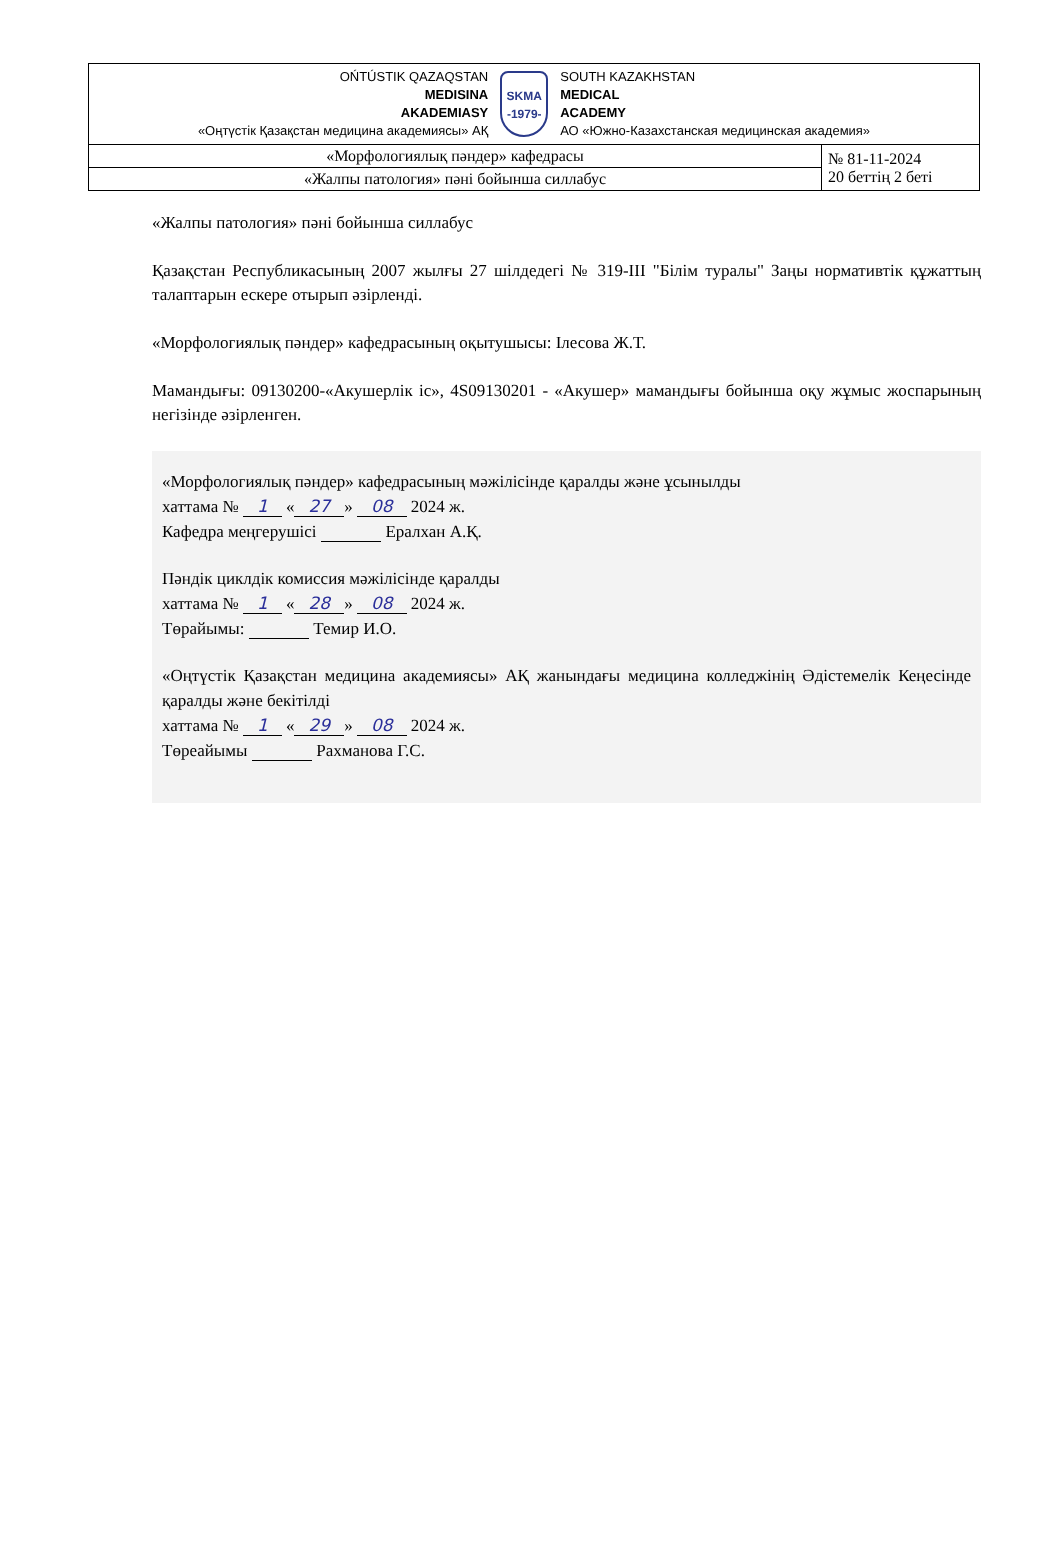| OŃTÚSTIK QAZAQSTAN MEDISINA AKADEMIASY «Оңтүстік Қазақстан медицина академиясы» АҚ SKMA -1979- SOUTH KAZAKHSTAN MEDICAL ACADEMY АО «Южно-Казахстанская медицинская академия» | |
| «Морфологиялық пәндер» кафедрасы | № 81-11-2024 20 беттің 2 беті |
| «Жалпы патология» пәні бойынша силлабус | |
«Жалпы патология» пәні бойынша силлабус
Қазақстан Республикасының 2007 жылғы 27 шілдедегі № 319-III "Білім туралы" Заңы нормативтік құжаттың талаптарын ескере отырып әзірленді.
«Морфологиялық пәндер» кафедрасының оқытушысы: Ілесова Ж.Т.
Мамандығы: 09130200-«Акушерлік іс», 4S09130201 - «Акушер» мамандығы бойынша оқу жұмыс жоспарының негізінде әзірленген.
«Морфологиялық пәндер» кафедрасының мәжілісінде қаралды және ұсынылды
хаттама № 1 « 27 » 08 2024 ж.
Кафедра меңгерушісі Ералхан А.Қ.
Пәндік циклдік комиссия мәжілісінде қаралды
хаттама № 1 « 28 » 08 2024 ж.
Төрайымы: Темир И.О.
«Оңтүстік Қазақстан медицина академиясы» АҚ жанындағы медицина колледжінің Әдістемелік Кеңесінде қаралды және бекітілді
хаттама № 1 « 29 » 08 2024 ж.
Төреайымы Рахманова Г.С.